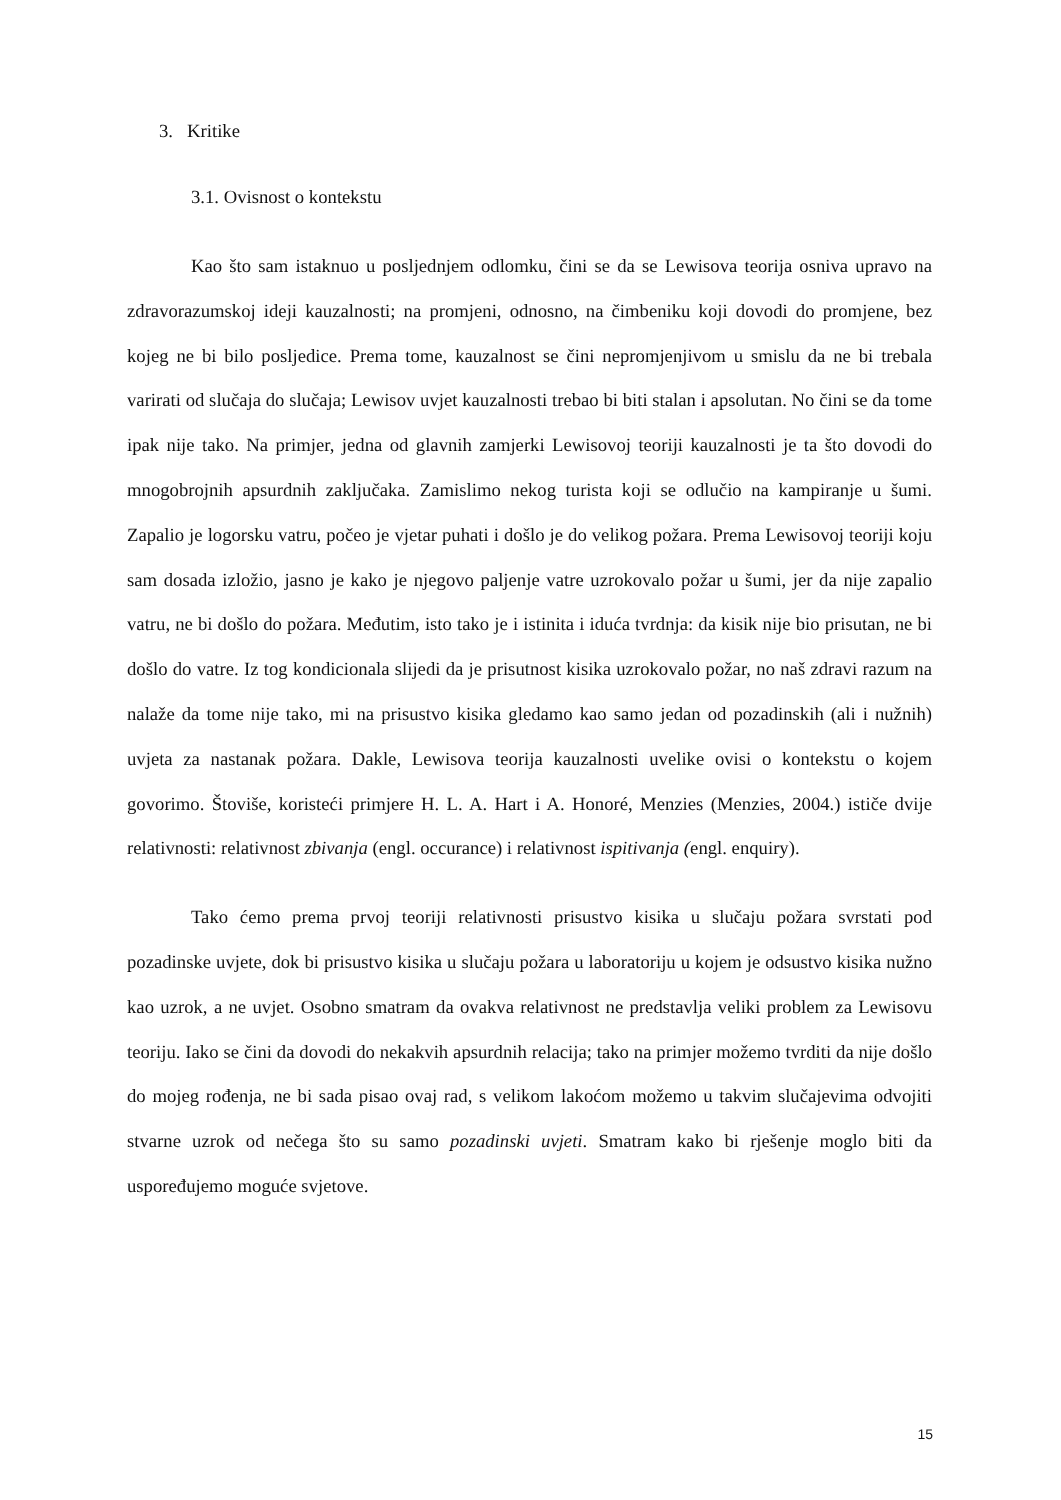3. Kritike
3.1. Ovisnost o kontekstu
Kao što sam istaknuo u posljednjem odlomku, čini se da se Lewisova teorija osniva upravo na zdravorazumskoj ideji kauzalnosti; na promjeni, odnosno, na čimbeniku koji dovodi do promjene, bez kojeg ne bi bilo posljedice. Prema tome, kauzalnost se čini nepromjenjivom u smislu da ne bi trebala varirati od slučaja do slučaja; Lewisov uvjet kauzalnosti trebao bi biti stalan i apsolutan. No čini se da tome ipak nije tako. Na primjer, jedna od glavnih zamjerki Lewisovoj teoriji kauzalnosti je ta što dovodi do mnogobrojnih apsurdnih zaključaka. Zamislimo nekog turista koji se odlučio na kampiranje u šumi. Zapalio je logorsku vatru, počeo je vjetar puhati i došlo je do velikog požara. Prema Lewisovoj teoriji koju sam dosada izložio, jasno je kako je njegovo paljenje vatre uzrokovalo požar u šumi, jer da nije zapalio vatru, ne bi došlo do požara. Međutim, isto tako je i istinita i iduća tvrdnja: da kisik nije bio prisutan, ne bi došlo do vatre. Iz tog kondicionala slijedi da je prisutnost kisika uzrokovalo požar, no naš zdravi razum na nalaže da tome nije tako, mi na prisustvo kisika gledamo kao samo jedan od pozadinskih (ali i nužnih) uvjeta za nastanak požara. Dakle, Lewisova teorija kauzalnosti uvelike ovisi o kontekstu o kojem govorimo. Štoviše, koristeći primjere H. L. A. Hart i A. Honoré, Menzies (Menzies, 2004.) ističe dvije relativnosti: relativnost zbivanja (engl. occurance) i relativnost ispitivanja (engl. enquiry).
Tako ćemo prema prvoj teoriji relativnosti prisustvo kisika u slučaju požara svrstati pod pozadinske uvjete, dok bi prisustvo kisika u slučaju požara u laboratoriju u kojem je odsustvo kisika nužno kao uzrok, a ne uvjet. Osobno smatram da ovakva relativnost ne predstavlja veliki problem za Lewisovu teoriju. Iako se čini da dovodi do nekakvih apsurdnih relacija; tako na primjer možemo tvrditi da nije došlo do mojeg rođenja, ne bi sada pisao ovaj rad, s velikom lakoćom možemo u takvim slučajevima odvojiti stvarne uzrok od nečega što su samo pozadinski uvjeti. Smatram kako bi rješenje moglo biti da uspoređujemo moguće svjetove.
15